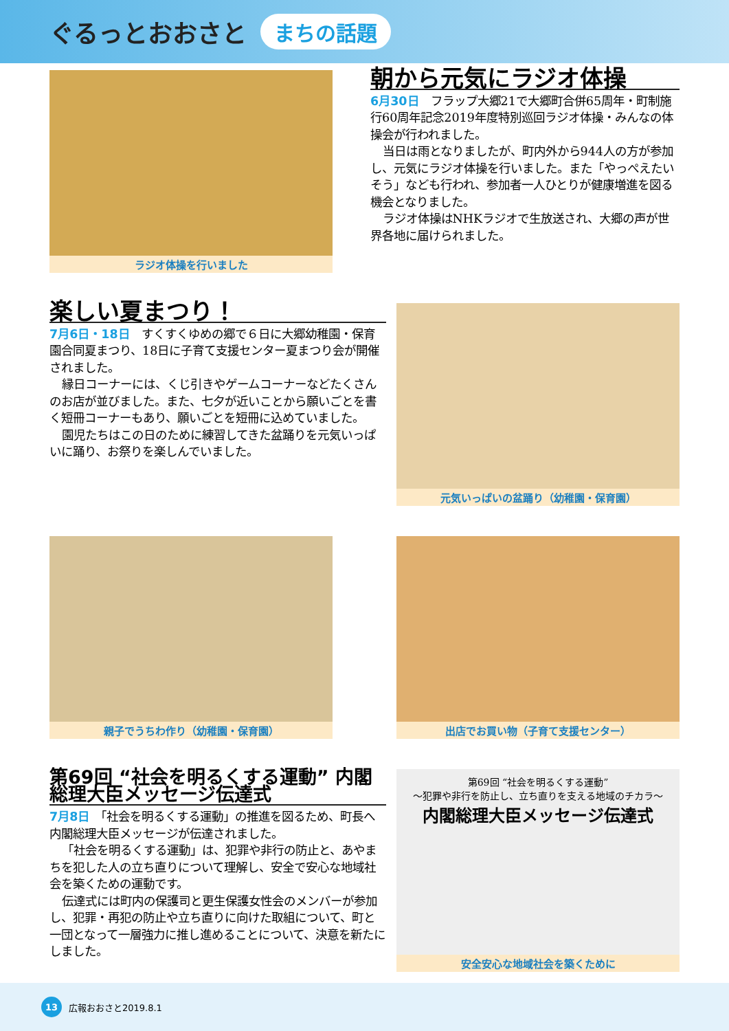ぐるっとおおさと まちの話題
ラジオ体操を行いました
朝から元気にラジオ体操
6月30日　フラップ大郷21で大郷町合併65周年・町制施行60周年記念2019年度特別巡回ラジオ体操・みんなの体操会が行われました。
当日は雨となりましたが、町内外から944人の方が参加し、元気にラジオ体操を行いました。また「やっぺえたいそう」なども行われ、参加者一人ひとりが健康増進を図る機会となりました。
ラジオ体操はNHKラジオで生放送され、大郷の声が世界各地に届けられました。
楽しい夏まつり！
7月6日・18日　すくすくゆめの郷で６日に大郷幼稚園・保育園合同夏まつり、18日に子育て支援センター夏まつり会が開催されました。
縁日コーナーには、くじ引きやゲームコーナーなどたくさんのお店が並びました。また、七夕が近いことから願いごとを書く短冊コーナーもあり、願いごとを短冊に込めていました。
園児たちはこの日のために練習してきた盆踊りを元気いっぱいに踊り、お祭りを楽しんでいました。
元気いっぱいの盆踊り（幼稚園・保育園）
親子でうちわ作り（幼稚園・保育園） 出店でお買い物（子育て支援センター）
第69回 “社会を明るくする運動” 内閣総理大臣メッセージ伝達式
7月8日　「社会を明るくする運動」の推進を図るため、町長へ内閣総理大臣メッセージが伝達されました。
「社会を明るくする運動」は、犯罪や非行の防止と、あやまちを犯した人の立ち直りについて理解し、安全で安心な地域社会を築くための運動です。
伝達式には町内の保護司と更生保護女性会のメンバーが参加し、犯罪・再犯の防止や立ち直りに向けた取組について、町と一団となって一層強力に推し進めることについて、決意を新たにしました。
第69回 “社会を明るくする運動”
～犯罪や非行を防止し、立ち直りを支える地域のチカラ～
内閣総理大臣メッセージ伝達式
安全安心な地域社会を築くために
13 広報おおさと2019.8.1